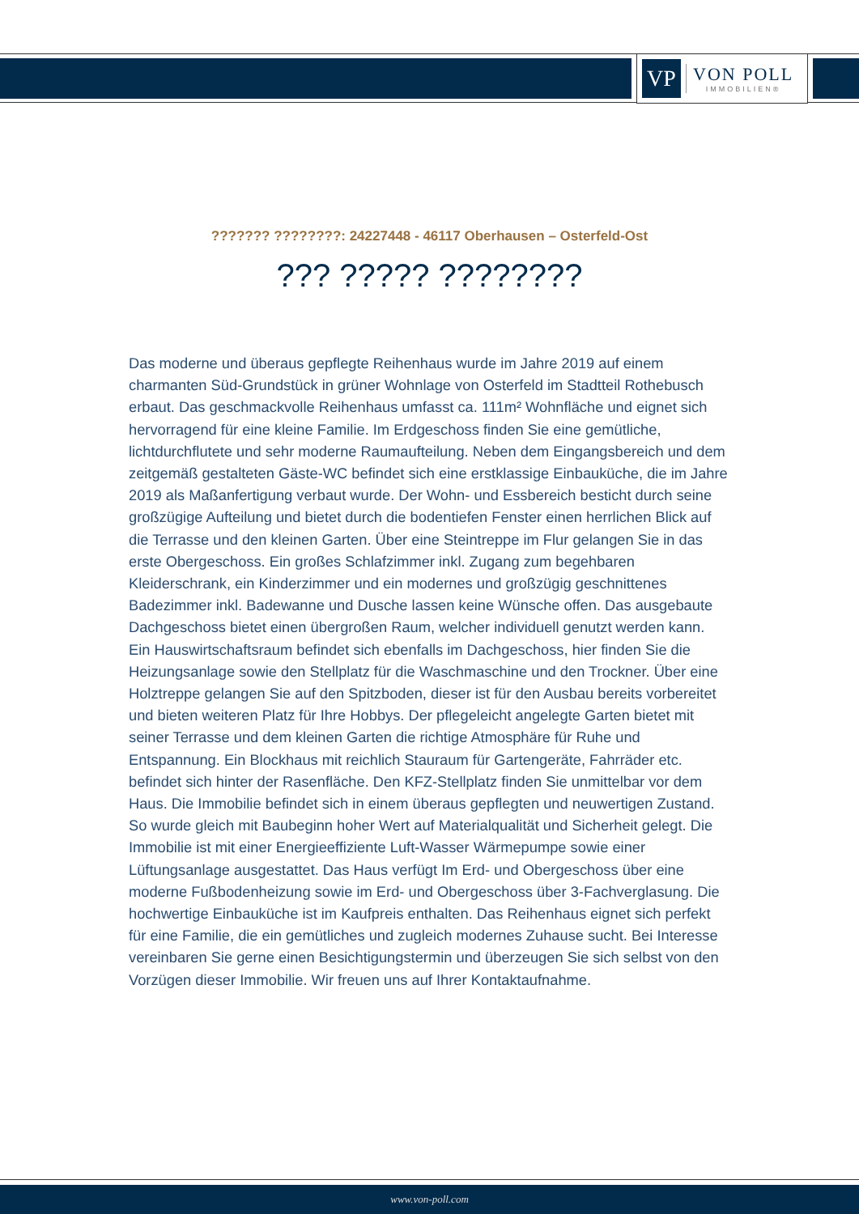VP
VON POLL
IMMOBILIEN®
??????? ????????: 24227448 - 46117 Oberhausen – Osterfeld-Ost
??? ????? ????????
Das moderne und überaus gepflegte Reihenhaus wurde im Jahre 2019 auf einem charmanten Süd-Grundstück in grüner Wohnlage von Osterfeld im Stadtteil Rothebusch erbaut. Das geschmackvolle Reihenhaus umfasst ca. 111m² Wohnfläche und eignet sich hervorragend für eine kleine Familie. Im Erdgeschoss finden Sie eine gemütliche, lichtdurchflutete und sehr moderne Raumaufteilung. Neben dem Eingangsbereich und dem zeitgemäß gestalteten Gäste-WC befindet sich eine erstklassige Einbauküche, die im Jahre 2019 als Maßanfertigung verbaut wurde. Der Wohn- und Essbereich besticht durch seine großzügige Aufteilung und bietet durch die bodentiefen Fenster einen herrlichen Blick auf die Terrasse und den kleinen Garten. Über eine Steintreppe im Flur gelangen Sie in das erste Obergeschoss. Ein großes Schlafzimmer inkl. Zugang zum begehbaren Kleiderschrank, ein Kinderzimmer und ein modernes und großzügig geschnittenes Badezimmer inkl. Badewanne und Dusche lassen keine Wünsche offen. Das ausgebaute Dachgeschoss bietet einen übergroßen Raum, welcher individuell genutzt werden kann. Ein Hauswirtschaftsraum befindet sich ebenfalls im Dachgeschoss, hier finden Sie die Heizungsanlage sowie den Stellplatz für die Waschmaschine und den Trockner. Über eine Holztreppe gelangen Sie auf den Spitzboden, dieser ist für den Ausbau bereits vorbereitet und bieten weiteren Platz für Ihre Hobbys. Der pflegeleicht angelegte Garten bietet mit seiner Terrasse und dem kleinen Garten die richtige Atmosphäre für Ruhe und Entspannung. Ein Blockhaus mit reichlich Stauraum für Gartengeräte, Fahrräder etc. befindet sich hinter der Rasenfläche. Den KFZ-Stellplatz finden Sie unmittelbar vor dem Haus. Die Immobilie befindet sich in einem überaus gepflegten und neuwertigen Zustand. So wurde gleich mit Baubeginn hoher Wert auf Materialqualität und Sicherheit gelegt. Die Immobilie ist mit einer Energieeffiziente Luft-Wasser Wärmepumpe sowie einer Lüftungsanlage ausgestattet. Das Haus verfügt Im Erd- und Obergeschoss über eine moderne Fußbodenheizung sowie im Erd- und Obergeschoss über 3-Fachverglasung. Die hochwertige Einbauküche ist im Kaufpreis enthalten. Das Reihenhaus eignet sich perfekt für eine Familie, die ein gemütliches und zugleich modernes Zuhause sucht. Bei Interesse vereinbaren Sie gerne einen Besichtigungstermin und überzeugen Sie sich selbst von den Vorzügen dieser Immobilie. Wir freuen uns auf Ihrer Kontaktaufnahme.
www.von-poll.com